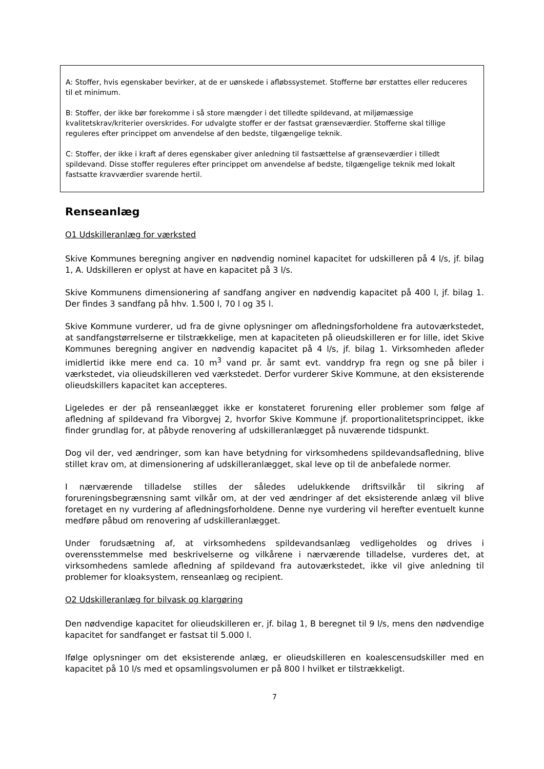A: Stoffer, hvis egenskaber bevirker, at de er uønskede i afløbssystemet. Stofferne bør erstattes eller reduceres til et minimum.
B: Stoffer, der ikke bør forekomme i så store mængder i det tilledte spildevand, at miljømæssige kvalitetskrav/kriterier overskrides. For udvalgte stoffer er der fastsat grænseværdier. Stofferne skal tillige reguleres efter princippet om anvendelse af den bedste, tilgængelige teknik.
C: Stoffer, der ikke i kraft af deres egenskaber giver anledning til fastsættelse af grænseværdier i tilledt spildevand. Disse stoffer reguleres efter princippet om anvendelse af bedste, tilgængelige teknik med lokalt fastsatte kravværdier svarende hertil.
Renseanlæg
O1 Udskilleranlæg for værksted
Skive Kommunes beregning angiver en nødvendig nominel kapacitet for udskilleren på 4 l/s, jf. bilag 1, A. Udskilleren er oplyst at have en kapacitet på 3 l/s.
Skive Kommunens dimensionering af sandfang angiver en nødvendig kapacitet på 400 l, jf. bilag 1. Der findes 3 sandfang på hhv. 1.500 l, 70 l og 35 l.
Skive Kommune vurderer, ud fra de givne oplysninger om afledningsforholdene fra autoværkstedet, at sandfangstørrelserne er tilstrækkelige, men at kapaciteten på olieudskilleren er for lille, idet Skive Kommunes beregning angiver en nødvendig kapacitet på 4 l/s, jf. bilag 1. Virksomheden afleder imidlertid ikke mere end ca. 10 m<sup>3</sup> vand pr. år samt evt. vanddryp fra regn og sne på biler i værkstedet, via olieudskilleren ved værkstedet. Derfor vurderer Skive Kommune, at den eksisterende olieudskillers kapacitet kan accepteres.
Ligeledes er der på renseanlægget ikke er konstateret forurening eller problemer som følge af afledning af spildevand fra Viborgvej 2, hvorfor Skive Kommune jf. proportionalitetsprincippet, ikke finder grundlag for, at påbyde renovering af udskilleranlægget på nuværende tidspunkt.
Dog vil der, ved ændringer, som kan have betydning for virksomhedens spildevandsafledning, blive stillet krav om, at dimensionering af udskilleranlægget, skal leve op til de anbefalede normer.
I nærværende tilladelse stilles der således udelukkende driftsvilkår til sikring af forureningsbegrænsning samt vilkår om, at der ved ændringer af det eksisterende anlæg vil blive foretaget en ny vurdering af afledningsforholdene. Denne nye vurdering vil herefter eventuelt kunne medføre påbud om renovering af udskilleranlægget.
Under forudsætning af, at virksomhedens spildevandsanlæg vedligeholdes og drives i overensstemmelse med beskrivelserne og vilkårene i nærværende tilladelse, vurderes det, at virksomhedens samlede afledning af spildevand fra autoværkstedet, ikke vil give anledning til problemer for kloaksystem, renseanlæg og recipient.
O2 Udskilleranlæg for bilvask og klargøring
Den nødvendige kapacitet for olieudskilleren er, jf. bilag 1, B beregnet til 9 l/s, mens den nødvendige kapacitet for sandfanget er fastsat til 5.000 l.
Ifølge oplysninger om det eksisterende anlæg, er olieudskilleren en koalescensudskiller med en kapacitet på 10 l/s med et opsamlingsvolumen er på 800 l hvilket er tilstrækkeligt.
7